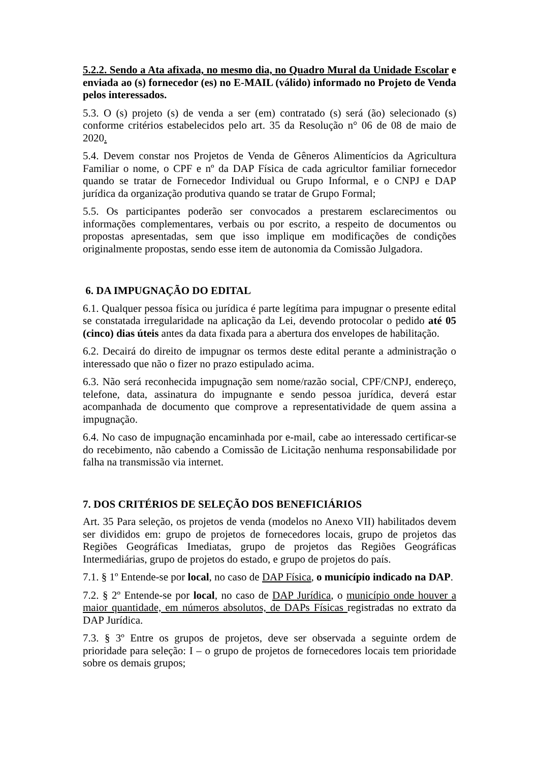5.2.2. Sendo a Ata afixada, no mesmo dia, no Quadro Mural da Unidade Escolar e enviada ao (s) fornecedor (es) no E-MAIL (válido) informado no Projeto de Venda pelos interessados.
5.3. O (s) projeto (s) de venda a ser (em) contratado (s) será (ão) selecionado (s) conforme critérios estabelecidos pelo art. 35 da Resolução n° 06 de 08 de maio de 2020.
5.4. Devem constar nos Projetos de Venda de Gêneros Alimentícios da Agricultura Familiar o nome, o CPF e nº da DAP Física de cada agricultor familiar fornecedor quando se tratar de Fornecedor Individual ou Grupo Informal, e o CNPJ e DAP jurídica da organização produtiva quando se tratar de Grupo Formal;
5.5. Os participantes poderão ser convocados a prestarem esclarecimentos ou informações complementares, verbais ou por escrito, a respeito de documentos ou propostas apresentadas, sem que isso implique em modificações de condições originalmente propostas, sendo esse item de autonomia da Comissão Julgadora.
6. DA IMPUGNAÇÃO DO EDITAL
6.1. Qualquer pessoa física ou jurídica é parte legítima para impugnar o presente edital se constatada irregularidade na aplicação da Lei, devendo protocolar o pedido até 05 (cinco) dias úteis antes da data fixada para a abertura dos envelopes de habilitação.
6.2. Decairá do direito de impugnar os termos deste edital perante a administração o interessado que não o fizer no prazo estipulado acima.
6.3. Não será reconhecida impugnação sem nome/razão social, CPF/CNPJ, endereço, telefone, data, assinatura do impugnante e sendo pessoa jurídica, deverá estar acompanhada de documento que comprove a representatividade de quem assina a impugnação.
6.4. No caso de impugnação encaminhada por e-mail, cabe ao interessado certificar-se do recebimento, não cabendo a Comissão de Licitação nenhuma responsabilidade por falha na transmissão via internet.
7. DOS CRITÉRIOS DE SELEÇÃO DOS BENEFICIÁRIOS
Art. 35 Para seleção, os projetos de venda (modelos no Anexo VII) habilitados devem ser divididos em: grupo de projetos de fornecedores locais, grupo de projetos das Regiões Geográficas Imediatas, grupo de projetos das Regiões Geográficas Intermediárias, grupo de projetos do estado, e grupo de projetos do país.
7.1. § 1º Entende-se por local, no caso de DAP Física, o município indicado na DAP.
7.2. § 2º Entende-se por local, no caso de DAP Jurídica, o município onde houver a maior quantidade, em números absolutos, de DAPs Físicas registradas no extrato da DAP Jurídica.
7.3. § 3º Entre os grupos de projetos, deve ser observada a seguinte ordem de prioridade para seleção: I – o grupo de projetos de fornecedores locais tem prioridade sobre os demais grupos;